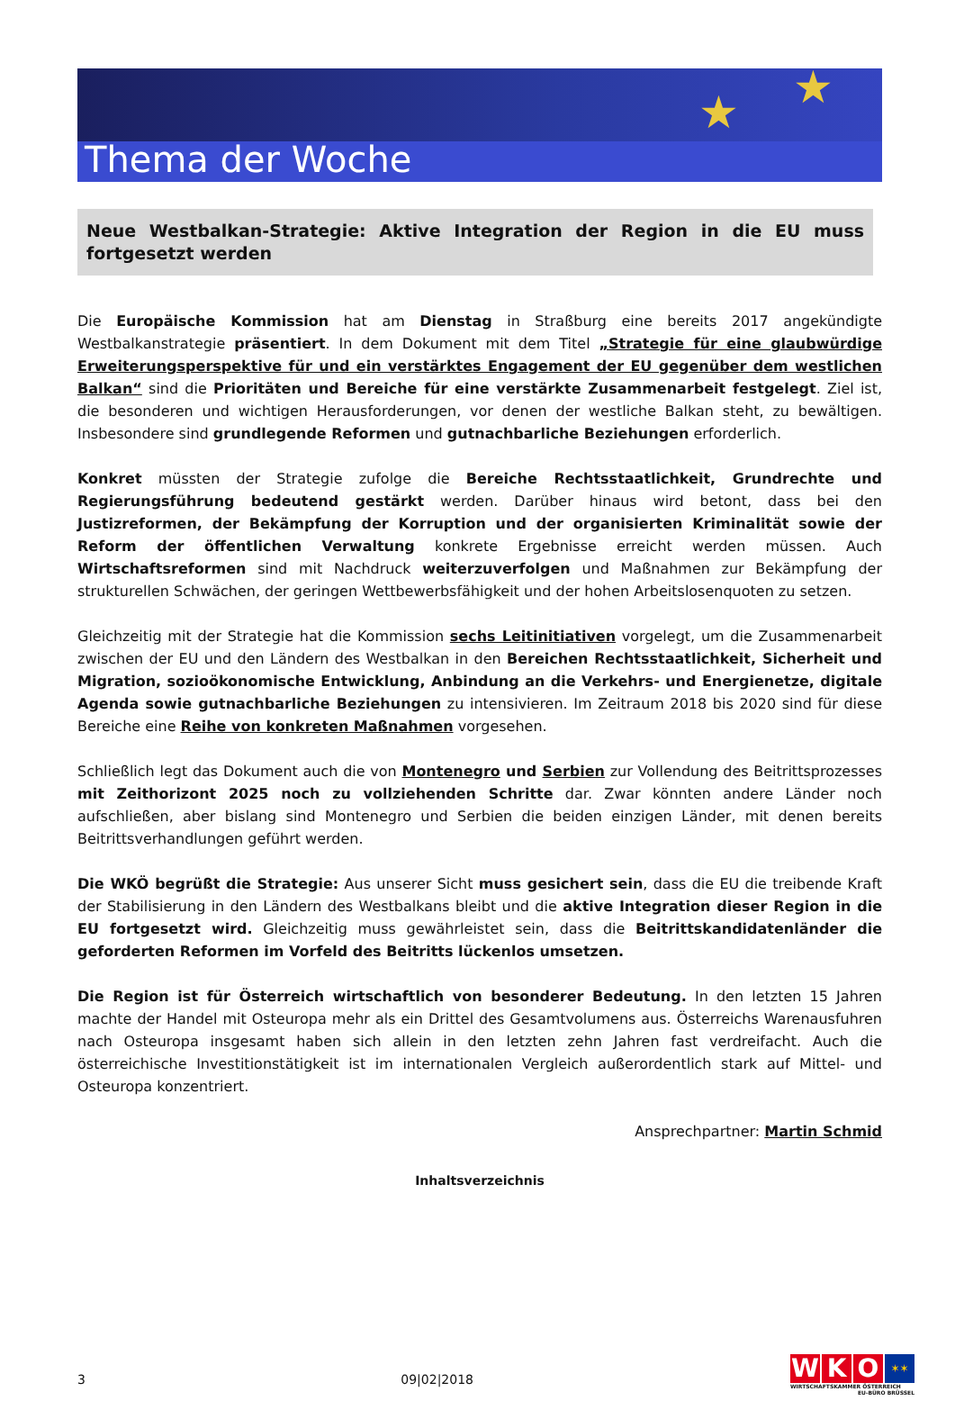★ ★
Thema der Woche
Neue Westbalkan-Strategie: Aktive Integration der Region in die EU muss fortgesetzt werden
Die Europäische Kommission hat am Dienstag in Straßburg eine bereits 2017 angekündigte Westbalkanstrategie präsentiert. In dem Dokument mit dem Titel „Strategie für eine glaubwürdige Erweiterungsperspektive für und ein verstärktes Engagement der EU gegenüber dem westlichen Balkan“ sind die Prioritäten und Bereiche für eine verstärkte Zusammenarbeit festgelegt. Ziel ist, die besonderen und wichtigen Herausforderungen, vor denen der westliche Balkan steht, zu bewältigen. Insbesondere sind grundlegende Reformen und gutnachbarliche Beziehungen erforderlich.
Konkret müssten der Strategie zufolge die Bereiche Rechtsstaatlichkeit, Grundrechte und Regierungsführung bedeutend gestärkt werden. Darüber hinaus wird betont, dass bei den Justizreformen, der Bekämpfung der Korruption und der organisierten Kriminalität sowie der Reform der öffentlichen Verwaltung konkrete Ergebnisse erreicht werden müssen. Auch Wirtschaftsreformen sind mit Nachdruck weiterzuverfolgen und Maßnahmen zur Bekämpfung der strukturellen Schwächen, der geringen Wettbewerbsfähigkeit und der hohen Arbeitslosenquoten zu setzen.
Gleichzeitig mit der Strategie hat die Kommission sechs Leitinitiativen vorgelegt, um die Zusammenarbeit zwischen der EU und den Ländern des Westbalkan in den Bereichen Rechtsstaatlichkeit, Sicherheit und Migration, sozioökonomische Entwicklung, Anbindung an die Verkehrs- und Energienetze, digitale Agenda sowie gutnachbarliche Beziehungen zu intensivieren. Im Zeitraum 2018 bis 2020 sind für diese Bereiche eine Reihe von konkreten Maßnahmen vorgesehen.
Schließlich legt das Dokument auch die von Montenegro und Serbien zur Vollendung des Beitrittsprozesses mit Zeithorizont 2025 noch zu vollziehenden Schritte dar. Zwar könnten andere Länder noch aufschließen, aber bislang sind Montenegro und Serbien die beiden einzigen Länder, mit denen bereits Beitrittsverhandlungen geführt werden.
Die WKÖ begrüßt die Strategie: Aus unserer Sicht muss gesichert sein, dass die EU die treibende Kraft der Stabilisierung in den Ländern des Westbalkans bleibt und die aktive Integration dieser Region in die EU fortgesetzt wird. Gleichzeitig muss gewährleistet sein, dass die Beitrittskandidatenländer die geforderten Reformen im Vorfeld des Beitritts lückenlos umsetzen.
Die Region ist für Österreich wirtschaftlich von besonderer Bedeutung. In den letzten 15 Jahren machte der Handel mit Osteuropa mehr als ein Drittel des Gesamtvolumens aus. Österreichs Warenausfuhren nach Osteuropa insgesamt haben sich allein in den letzten zehn Jahren fast verdreifacht. Auch die österreichische Investitionstätigkeit ist im internationalen Vergleich außerordentlich stark auf Mittel- und Osteuropa konzentriert.
Ansprechpartner: Martin Schmid
Inhaltsverzeichnis
3 09|02|2018
W K O ✶✶
WIRTSCHAFTSKAMMER ÖSTERREICH
EU-BÜRO BRÜSSEL